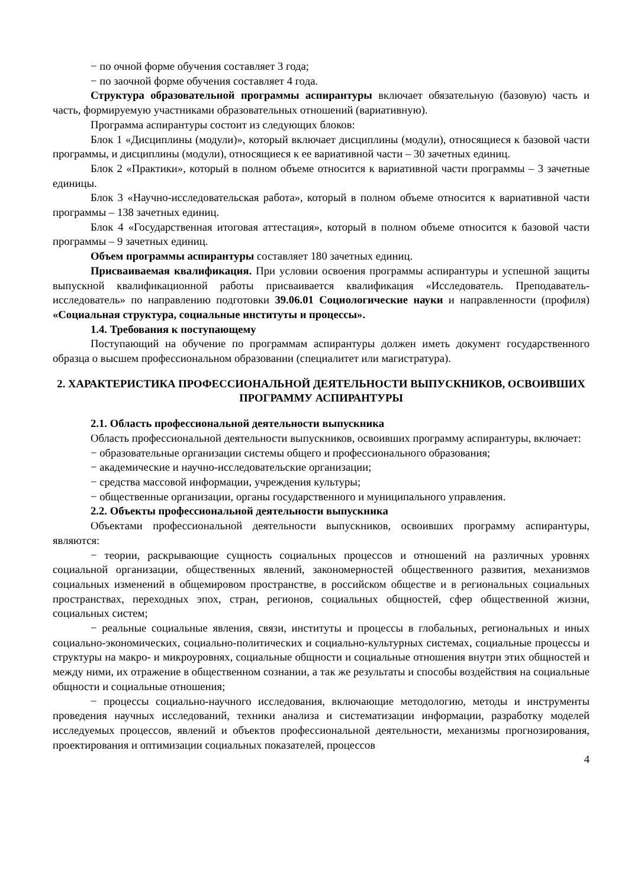− по очной форме обучения составляет 3 года;
− по заочной форме обучения составляет 4 года.
Структура образовательной программы аспирантуры включает обязательную (базовую) часть и часть, формируемую участниками образовательных отношений (вариативную).
Программа аспирантуры состоит из следующих блоков:
Блок 1 «Дисциплины (модули)», который включает дисциплины (модули), относящиеся к базовой части программы, и дисциплины (модули), относящиеся к ее вариативной части – 30 зачетных единиц.
Блок 2 «Практики», который в полном объеме относится к вариативной части программы – 3 зачетные единицы.
Блок 3 «Научно-исследовательская работа», который в полном объеме относится к вариативной части программы – 138 зачетных единиц.
Блок 4 «Государственная итоговая аттестация», который в полном объеме относится к базовой части программы – 9 зачетных единиц.
Объем программы аспирантуры составляет 180 зачетных единиц.
Присваиваемая квалификация. При условии освоения программы аспирантуры и успешной защиты выпускной квалификационной работы присваивается квалификация «Исследователь. Преподаватель-исследователь» по направлению подготовки 39.06.01 Социологические науки и направленности (профиля) «Социальная структура, социальные институты и процессы».
1.4. Требования к поступающему
Поступающий на обучение по программам аспирантуры должен иметь документ государственного образца о высшем профессиональном образовании (специалитет или магистратура).
2. ХАРАКТЕРИСТИКА ПРОФЕССИОНАЛЬНОЙ ДЕЯТЕЛЬНОСТИ ВЫПУСКНИКОВ, ОСВОИВШИХ ПРОГРАММУ АСПИРАНТУРЫ
2.1. Область профессиональной деятельности выпускника
Область профессиональной деятельности выпускников, освоивших программу аспирантуры, включает:
− образовательные организации системы общего и профессионального образования;
− академические и научно-исследовательские организации;
− средства массовой информации, учреждения культуры;
− общественные организации, органы государственного и муниципального управления.
2.2. Объекты профессиональной деятельности выпускника
Объектами профессиональной деятельности выпускников, освоивших программу аспирантуры, являются:
− теории, раскрывающие сущность социальных процессов и отношений на различных уровнях социальной организации, общественных явлений, закономерностей общественного развития, механизмов социальных изменений в общемировом пространстве, в российском обществе и в региональных социальных пространствах, переходных эпох, стран, регионов, социальных общностей, сфер общественной жизни, социальных систем;
− реальные социальные явления, связи, институты и процессы в глобальных, региональных и иных социально-экономических, социально-политических и социально-культурных системах, социальные процессы и структуры на макро- и микроуровнях, социальные общности и социальные отношения внутри этих общностей и между ними, их отражение в общественном сознании, а так же результаты и способы воздействия на социальные общности и социальные отношения;
− процессы социально-научного исследования, включающие методологию, методы и инструменты проведения научных исследований, техники анализа и систематизации информации, разработку моделей исследуемых процессов, явлений и объектов профессиональной деятельности, механизмы прогнозирования, проектирования и оптимизации социальных показателей, процессов
4